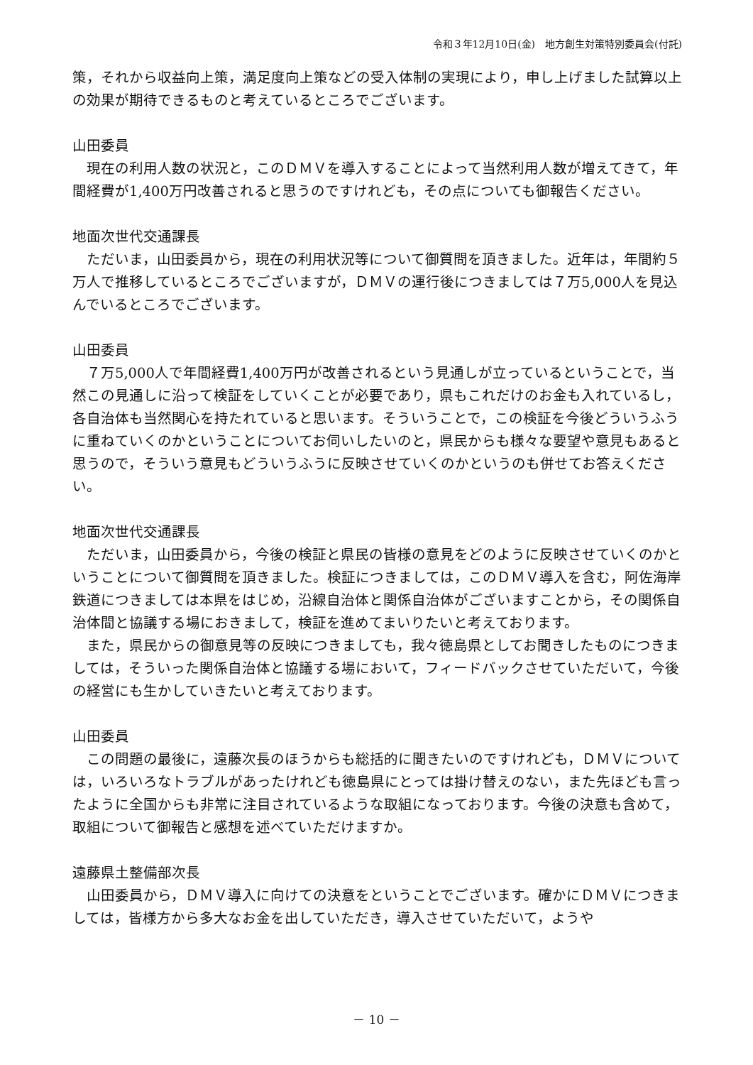令和３年12月10日(金)　地方創生対策特別委員会(付託)
策，それから収益向上策，満足度向上策などの受入体制の実現により，申し上げました試算以上の効果が期待できるものと考えているところでございます。
山田委員
　現在の利用人数の状況と，このＤＭＶを導入することによって当然利用人数が増えてきて，年間経費が1,400万円改善されると思うのですけれども，その点についても御報告ください。
地面次世代交通課長
　ただいま，山田委員から，現在の利用状況等について御質問を頂きました。近年は，年間約５万人で推移しているところでございますが，ＤＭＶの運行後につきましては７万5,000人を見込んでいるところでございます。
山田委員
　７万5,000人で年間経費1,400万円が改善されるという見通しが立っているということで，当然この見通しに沿って検証をしていくことが必要であり，県もこれだけのお金も入れているし，各自治体も当然関心を持たれていると思います。そういうことで，この検証を今後どういうふうに重ねていくのかということについてお伺いしたいのと，県民からも様々な要望や意見もあると思うので，そういう意見もどういうふうに反映させていくのかというのも併せてお答えください。
地面次世代交通課長
　ただいま，山田委員から，今後の検証と県民の皆様の意見をどのように反映させていくのかということについて御質問を頂きました。検証につきましては，このＤＭＶ導入を含む，阿佐海岸鉄道につきましては本県をはじめ，沿線自治体と関係自治体がございますことから，その関係自治体間と協議する場におきまして，検証を進めてまいりたいと考えております。
　また，県民からの御意見等の反映につきましても，我々徳島県としてお聞きしたものにつきましては，そういった関係自治体と協議する場において，フィードバックさせていただいて，今後の経営にも生かしていきたいと考えております。
山田委員
　この問題の最後に，遠藤次長のほうからも総括的に聞きたいのですけれども，ＤＭＶについては，いろいろなトラブルがあったけれども徳島県にとっては掛け替えのない，また先ほども言ったように全国からも非常に注目されているような取組になっております。今後の決意も含めて，取組について御報告と感想を述べていただけますか。
遠藤県土整備部次長
　山田委員から，ＤＭＶ導入に向けての決意をということでございます。確かにＤＭＶにつきましては，皆様方から多大なお金を出していただき，導入させていただいて，ようや
－ 10 －